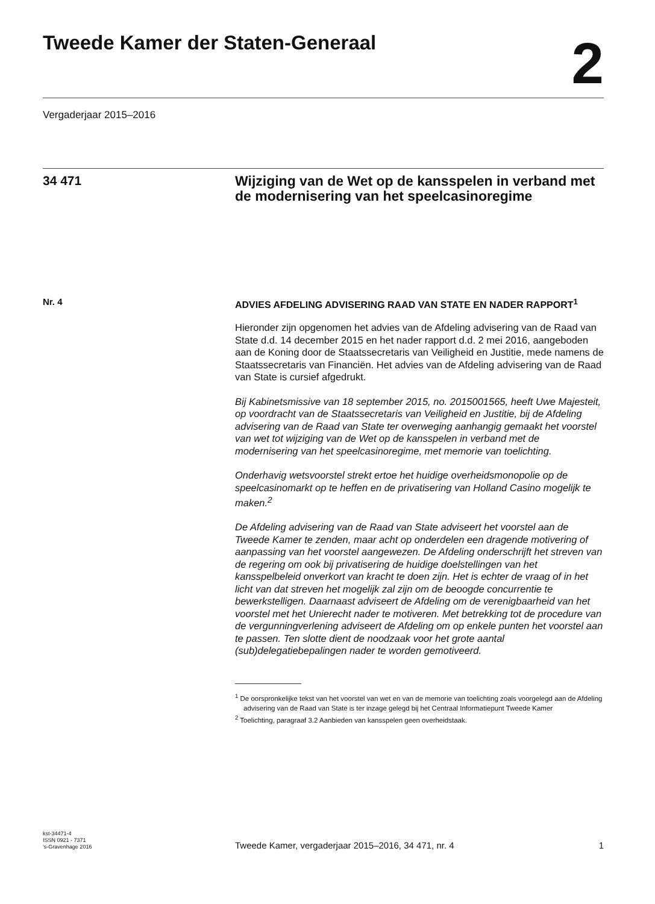Tweede Kamer der Staten-Generaal
2
Vergaderjaar 2015–2016
34 471
Wijziging van de Wet op de kansspelen in verband met de modernisering van het speelcasinoregime
Nr. 4
ADVIES AFDELING ADVISERING RAAD VAN STATE EN NADER RAPPORT<sup>1</sup>
Hieronder zijn opgenomen het advies van de Afdeling advisering van de Raad van State d.d. 14 december 2015 en het nader rapport d.d. 2 mei 2016, aangeboden aan de Koning door de Staatssecretaris van Veiligheid en Justitie, mede namens de Staatssecretaris van Financiën. Het advies van de Afdeling advisering van de Raad van State is cursief afgedrukt.
Bij Kabinetsmissive van 18 september 2015, no. 2015001565, heeft Uwe Majesteit, op voordracht van de Staatssecretaris van Veiligheid en Justitie, bij de Afdeling advisering van de Raad van State ter overweging aanhangig gemaakt het voorstel van wet tot wijziging van de Wet op de kansspelen in verband met de modernisering van het speelcasinoregime, met memorie van toelichting.
Onderhavig wetsvoorstel strekt ertoe het huidige overheidsmonopolie op de speelcasinomarkt op te heffen en de privatisering van Holland Casino mogelijk te maken.<sup>2</sup>
De Afdeling advisering van de Raad van State adviseert het voorstel aan de Tweede Kamer te zenden, maar acht op onderdelen een dragende motivering of aanpassing van het voorstel aangewezen. De Afdeling onderschrijft het streven van de regering om ook bij privatisering de huidige doelstellingen van het kansspelbeleid onverkort van kracht te doen zijn. Het is echter de vraag of in het licht van dat streven het mogelijk zal zijn om de beoogde concurrentie te bewerkstelligen. Daarnaast adviseert de Afdeling om de verenigbaarheid van het voorstel met het Unierecht nader te motiveren. Met betrekking tot de procedure van de vergunningverlening adviseert de Afdeling om op enkele punten het voorstel aan te passen. Ten slotte dient de noodzaak voor het grote aantal (sub)delegatiebepalingen nader te worden gemotiveerd.
<sup>1</sup> De oorspronkelijke tekst van het voorstel van wet en van de memorie van toelichting zoals voorgelegd aan de Afdeling advisering van de Raad van State is ter inzage gelegd bij het Centraal Informatiepunt Tweede Kamer
<sup>2</sup> Toelichting, paragraaf 3.2 Aanbieden van kansspelen geen overheidstaak.
kst-34471-4
ISSN 0921 - 7371
’s-Gravenhage 2016
Tweede Kamer, vergaderjaar 2015–2016, 34 471, nr. 4
1